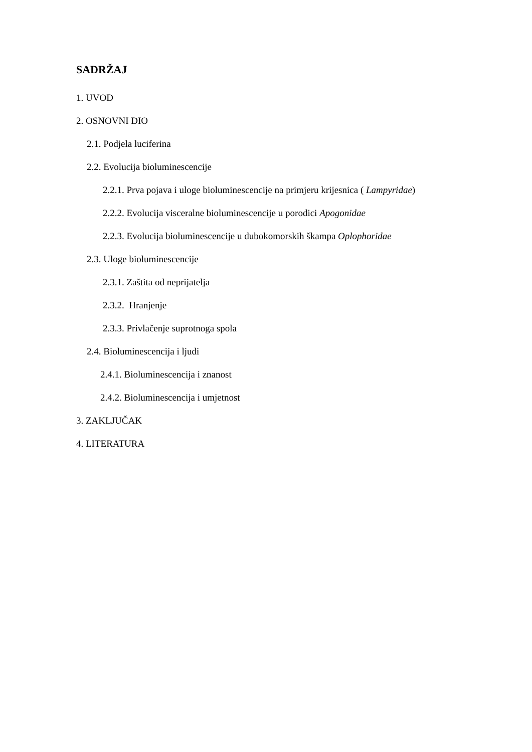SADRŽAJ
1. UVOD
2. OSNOVNI DIO
2.1. Podjela luciferina
2.2. Evolucija bioluminescencije
2.2.1. Prva pojava i uloge bioluminescencije na primjeru krijesnica ( Lampyridae)
2.2.2. Evolucija visceralne bioluminescencije u porodici Apogonidae
2.2.3. Evolucija bioluminescencije u dubokomorskih škampa Oplophoridae
2.3. Uloge bioluminescencije
2.3.1. Zaštita od neprijatelja
2.3.2. Hranjenje
2.3.3. Privlačenje suprotnoga spola
2.4. Bioluminescencija i ljudi
2.4.1. Bioluminescencija i znanost
2.4.2. Bioluminescencija i umjetnost
3. ZAKLJUČAK
4. LITERATURA